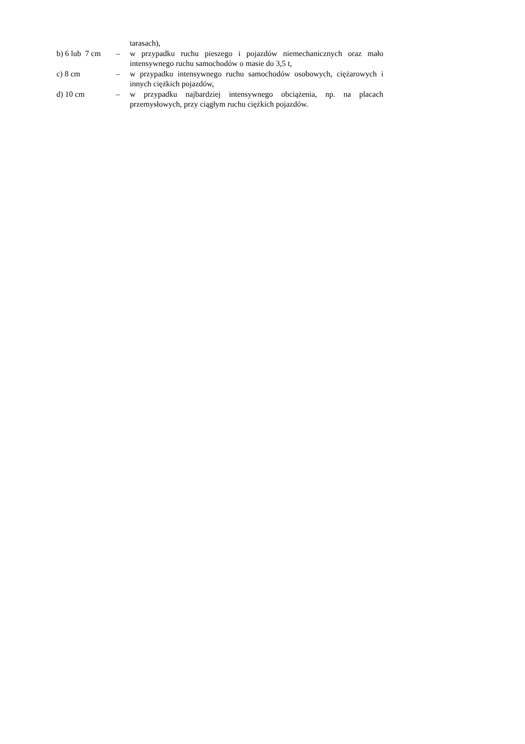tarasach),
b) 6 lub 7 cm
– w przypadku ruchu pieszego i pojazdów niemechanicznych oraz mało intensywnego ruchu samochodów o masie do 3,5 t,
c) 8 cm
– w przypadku intensywnego ruchu samochodów osobowych, ciężarowych i innych ciężkich pojazdów,
d) 10 cm
– w przypadku najbardziej intensywnego obciążenia, np. na placach przemysłowych, przy ciągłym ruchu ciężkich pojazdów.